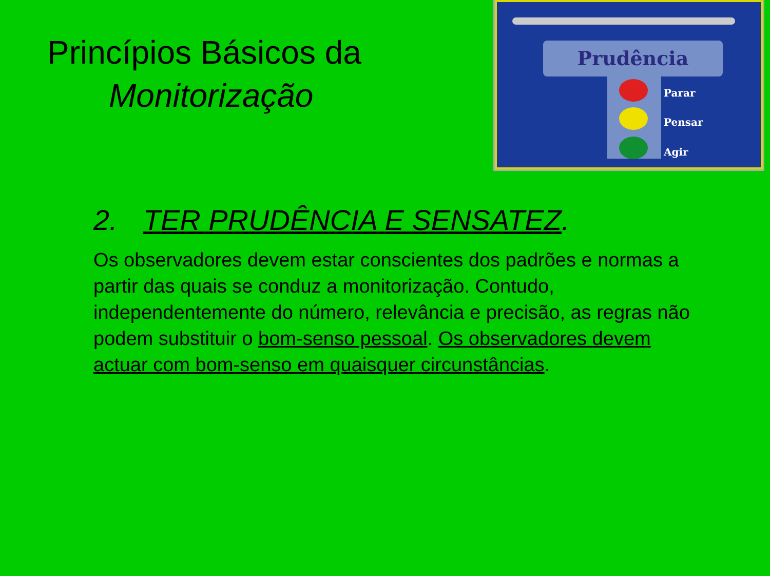Princípios Básicos da
Monitorização
Prudência
Parar
Pensar
Agir
2. TER PRUDÊNCIA E SENSATEZ.
Os observadores devem estar conscientes dos padrões e normas a partir das quais se conduz a monitorização. Contudo, independentemente do número, relevância e precisão, as regras não podem substituir o bom-senso pessoal. Os observadores devem actuar com bom-senso em quaisquer circunstâncias.